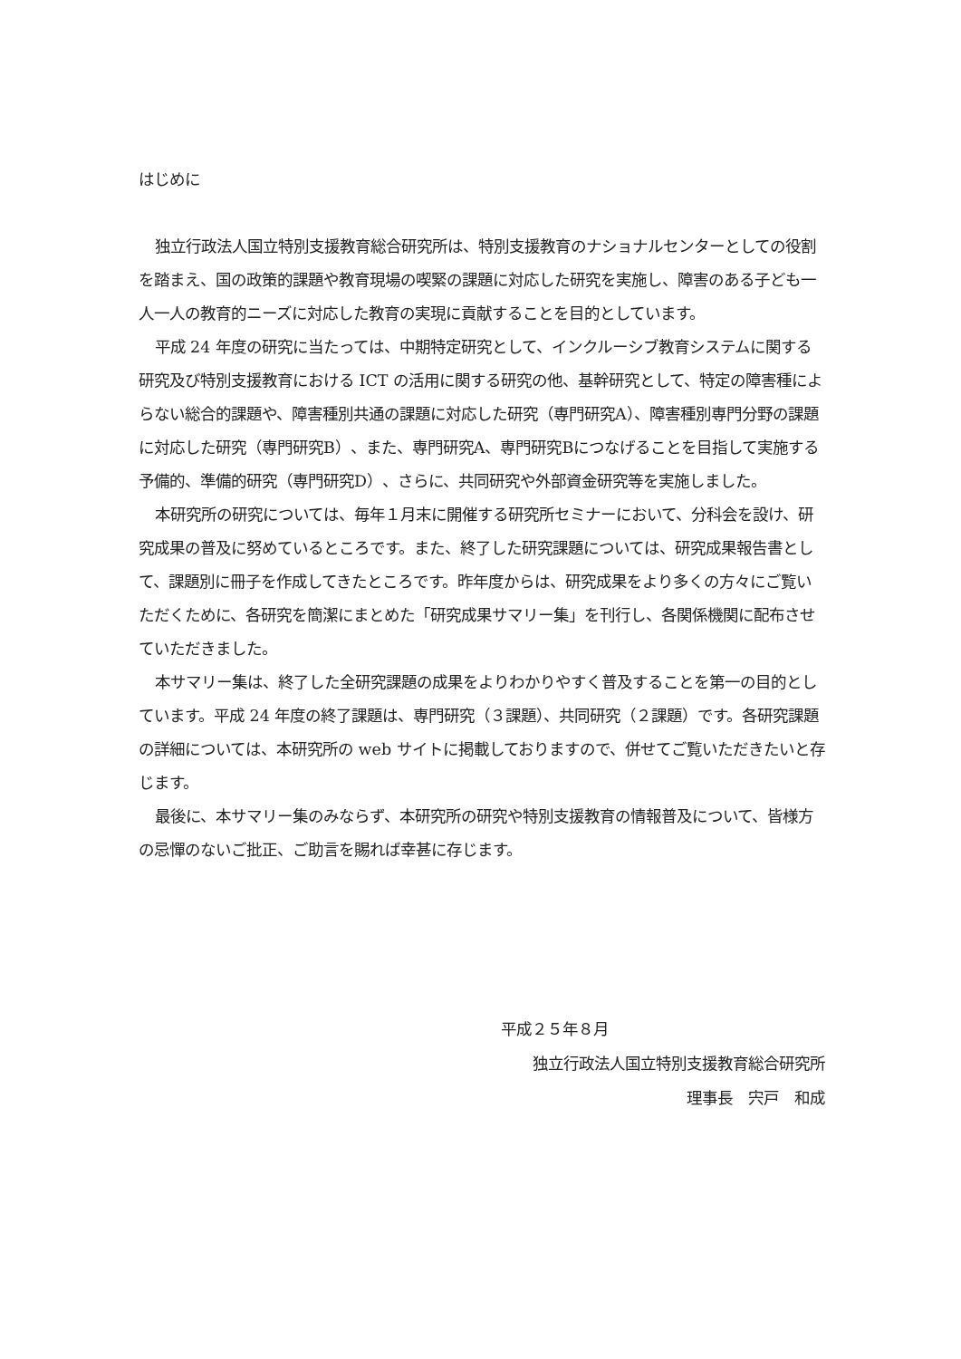はじめに
独立行政法人国立特別支援教育総合研究所は、特別支援教育のナショナルセンターとしての役割を踏まえ、国の政策的課題や教育現場の喫緊の課題に対応した研究を実施し、障害のある子ども一人一人の教育的ニーズに対応した教育の実現に貢献することを目的としています。
平成 24 年度の研究に当たっては、中期特定研究として、インクルーシブ教育システムに関する研究及び特別支援教育における ICT の活用に関する研究の他、基幹研究として、特定の障害種によらない総合的課題や、障害種別共通の課題に対応した研究（専門研究A）、障害種別専門分野の課題に対応した研究（専門研究B）、また、専門研究A、専門研究Bにつなげることを目指して実施する予備的、準備的研究（専門研究D）、さらに、共同研究や外部資金研究等を実施しました。
本研究所の研究については、毎年１月末に開催する研究所セミナーにおいて、分科会を設け、研究成果の普及に努めているところです。また、終了した研究課題については、研究成果報告書として、課題別に冊子を作成してきたところです。昨年度からは、研究成果をより多くの方々にご覧いただくために、各研究を簡潔にまとめた「研究成果サマリー集」を刊行し、各関係機関に配布させていただきました。
本サマリー集は、終了した全研究課題の成果をよりわかりやすく普及することを第一の目的としています。平成 24 年度の終了課題は、専門研究（３課題）、共同研究（２課題）です。各研究課題の詳細については、本研究所の web サイトに掲載しておりますので、併せてご覧いただきたいと存じます。
最後に、本サマリー集のみならず、本研究所の研究や特別支援教育の情報普及について、皆様方の忌憚のないご批正、ご助言を賜れば幸甚に存じます。
平成２５年８月
独立行政法人国立特別支援教育総合研究所
理事長　宍戸　和成